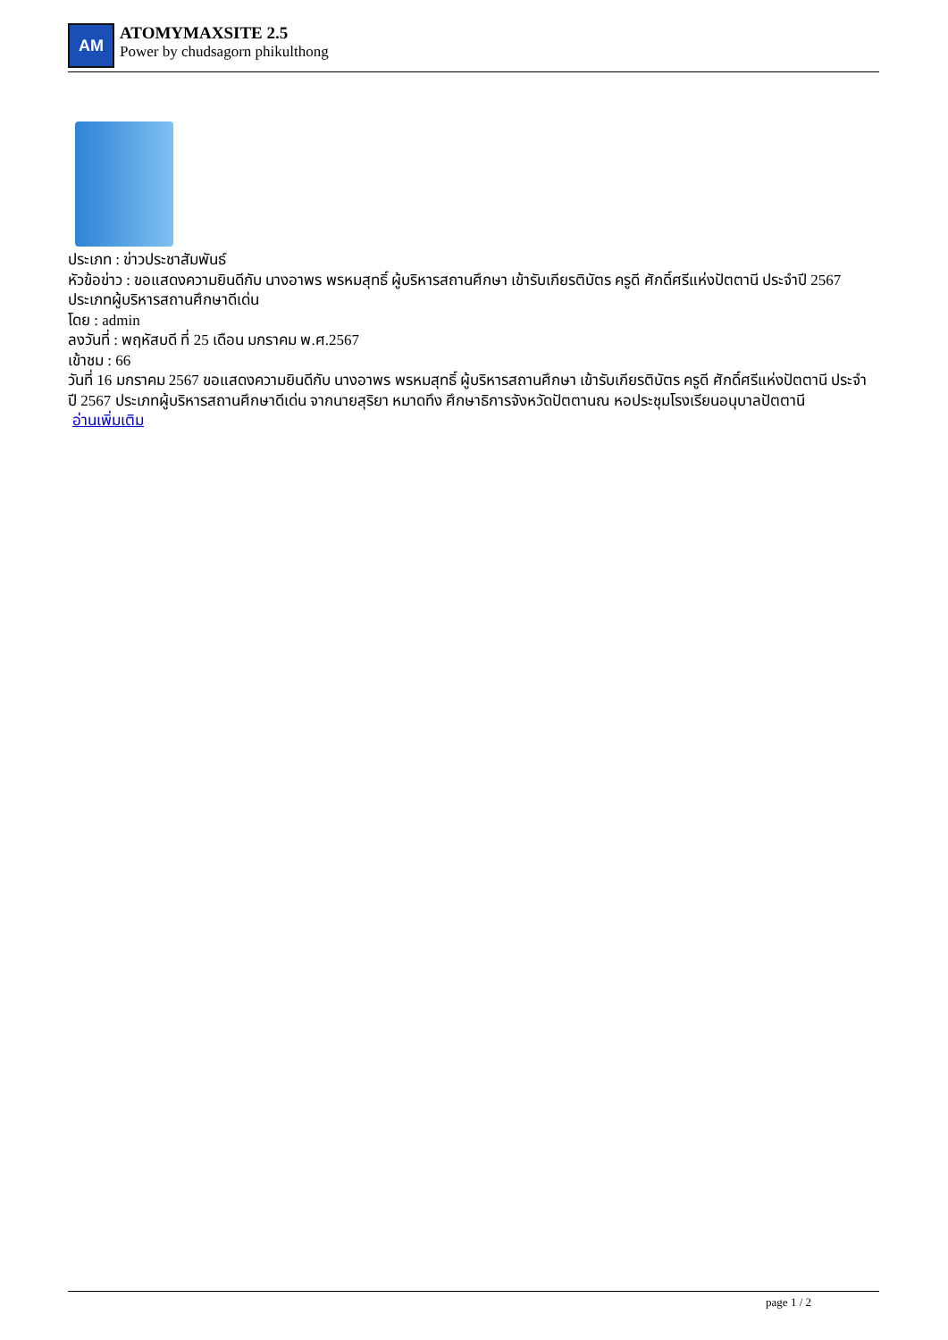AM
ATOMYMAXSITE 2.5
Power by chudsagorn phikulthong
ประเภท : ข่าวประชาสัมพันธ์
หัวข้อข่าว : ขอแสดงความยินดีกับ นางอาพร พรหมสุทธิ์ ผู้บริหารสถานศึกษา เข้ารับเกียรติบัตร ครูดี ศักดิ์ศรีแห่งปัตตานี ประจำปี 2567 ประเภทผู้บริหารสถานศึกษาดีเด่น
โดย : admin
ลงวันที่ : พฤหัสบดี ที่ 25 เดือน มกราคม พ.ศ.2567
เข้าชม : 66
วันที่ 16 มกราคม 2567 ขอแสดงความยินดีกับ นางอาพร พรหมสุทธิ์ ผู้บริหารสถานศึกษา เข้ารับเกียรติบัตร ครูดี ศักดิ์ศรีแห่งปัตตานี ประจำปี 2567 ประเภทผู้บริหารสถานศึกษาดีเด่น จากนายสุริยา หมาดทึง ศึกษาธิการจังหวัดปัตตานณ หอประชุมโรงเรียนอนุบาลปัตตานี
อ่านเพิ่มเติม
page 1 / 2